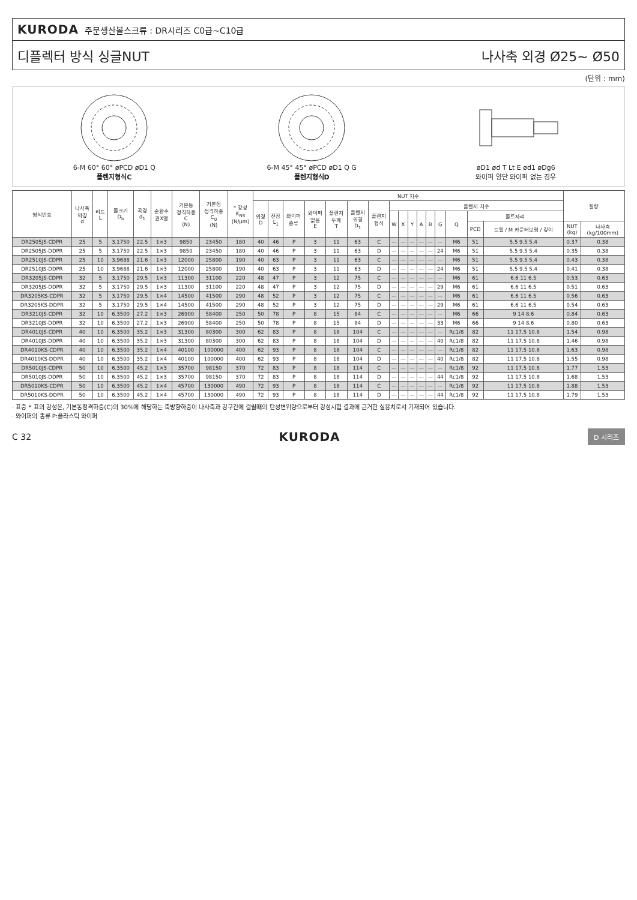KURODA 주문생산볼스크류 : DR시리즈 C0급~C10급
디플렉터 방식 싱글NUT 나사축 외경 Ø25~ Ø50
(단위 : mm)
6-M 60° 60° øPCD øD1 Q
플렌지형식C
6-M 45° 45° øPCD øD1 Q G
플렌지형식D
øD1 ød T Lt E ød1 øDg6
와이퍼 양단 와이퍼 없는 경우
| 형식번호 | 나사축 외경 d | 리드 L | 볼크기 D<sub>b</sub> | 곡경 d<sub>1</sub> | 순환수 권X열 | 기본동 정격하중 C (N) | 기본정 정격하중 C<sub>0</sub> (N) | * 강성 K<sub>NS</sub> (N/μm) | NUT 치수 | | | | | | | | | | | | | | | | 질량 | |
| --- | --- | --- | --- | --- | --- | --- | --- | --- | --- | --- | --- | --- | --- | --- | --- | --- | --- | --- | --- | --- | --- | --- | --- | --- | --- | --- |
| | | | | | | | | | 외경 D | 전장 L<sub>1</sub> | 와이퍼 종류 | 와이퍼 없음 E | 플렌지 두께 T | 플렌지 외경 D<sub>1</sub> | 플렌지 형식 | 플렌지 치수 | | | | | | | | | | |
| | | | | | | | | | | | | | | | | W | X | Y | A | B | G | Q | 볼트자리 | | | |
| | | | | | | | | | | | | | | | | | | | | | | | PCD | 드릴 / M 카운터보링 / 깊이 | NUT (kg) | 나사축 (kg/100mm) |
| DR2505JS-CDPR | 25 | 5 | 3.1750 | 22.5 | 1×3 | 9850 | 23450 | 180 | 40 | 46 | P | 3 | 11 | 63 | C | — | — | — | — | — | — | M6 | 51 | 5.5 9.5 5.4 | 0.37 | 0.38 |
| DR2505JS-DDPR | 25 | 5 | 3.1750 | 22.5 | 1×3 | 9850 | 23450 | 180 | 40 | 46 | P | 3 | 11 | 63 | D | — | — | — | — | — | 24 | M6 | 51 | 5.5 9.5 5.4 | 0.35 | 0.38 |
| DR2510JS-CDPR | 25 | 10 | 3.9688 | 21.6 | 1×3 | 12000 | 25800 | 190 | 40 | 63 | P | 3 | 11 | 63 | C | — | — | — | — | — | — | M6 | 51 | 5.5 9.5 5.4 | 0.43 | 0.38 |
| DR2510JS-DDPR | 25 | 10 | 3.9688 | 21.6 | 1×3 | 12000 | 25800 | 190 | 40 | 63 | P | 3 | 11 | 63 | D | — | — | — | — | — | 24 | M6 | 51 | 5.5 9.5 5.4 | 0.41 | 0.38 |
| DR3205JS-CDPR | 32 | 5 | 3.1750 | 29.5 | 1×3 | 11300 | 31100 | 220 | 48 | 47 | P | 3 | 12 | 75 | C | — | — | — | — | — | — | M6 | 61 | 6.6 11 6.5 | 0.53 | 0.63 |
| DR3205JS-DDPR | 32 | 5 | 3.1750 | 29.5 | 1×3 | 11300 | 31100 | 220 | 48 | 47 | P | 3 | 12 | 75 | D | — | — | — | — | — | 29 | M6 | 61 | 6.6 11 6.5 | 0.51 | 0.63 |
| DR3205KS-CDPR | 32 | 5 | 3.1750 | 29.5 | 1×4 | 14500 | 41500 | 290 | 48 | 52 | P | 3 | 12 | 75 | C | — | — | — | — | — | — | M6 | 61 | 6.6 11 6.5 | 0.56 | 0.63 |
| DR3205KS-DDPR | 32 | 5 | 3.1750 | 29.5 | 1×4 | 14500 | 41500 | 290 | 48 | 52 | P | 3 | 12 | 75 | D | — | — | — | — | — | 29 | M6 | 61 | 6.6 11 6.5 | 0.54 | 0.63 |
| DR3210JS-CDPR | 32 | 10 | 6.3500 | 27.2 | 1×3 | 26900 | 58400 | 250 | 50 | 78 | P | 8 | 15 | 84 | C | — | — | — | — | — | — | M6 | 66 | 9 14 8.6 | 0.84 | 0.63 |
| DR3210JS-DDPR | 32 | 10 | 6.3500 | 27.2 | 1×3 | 26900 | 58400 | 250 | 50 | 78 | P | 8 | 15 | 84 | D | — | — | — | — | — | 33 | M6 | 66 | 9 14 8.6 | 0.80 | 0.63 |
| DR4010JS-CDPR | 40 | 10 | 6.3500 | 35.2 | 1×3 | 31300 | 80300 | 300 | 62 | 83 | P | 8 | 18 | 104 | C | — | — | — | — | — | — | Rc1/8 | 82 | 11 17.5 10.8 | 1.54 | 0.98 |
| DR4010JS-DDPR | 40 | 10 | 6.3500 | 35.2 | 1×3 | 31300 | 80300 | 300 | 62 | 83 | P | 8 | 18 | 104 | D | — | — | — | — | — | 40 | Rc1/8 | 82 | 11 17.5 10.8 | 1.46 | 0.98 |
| DR4010KS-CDPR | 40 | 10 | 6.3500 | 35.2 | 1×4 | 40100 | 100000 | 400 | 62 | 93 | P | 8 | 18 | 104 | C | — | — | — | — | — | — | Rc1/8 | 82 | 11 17.5 10.8 | 1.63 | 0.98 |
| DR4010KS-DDPR | 40 | 10 | 6.3500 | 35.2 | 1×4 | 40100 | 100000 | 400 | 62 | 93 | P | 8 | 18 | 104 | D | — | — | — | — | — | 40 | Rc1/8 | 82 | 11 17.5 10.8 | 1.55 | 0.98 |
| DR5010JS-CDPR | 50 | 10 | 6.3500 | 45.2 | 1×3 | 35700 | 98150 | 370 | 72 | 83 | P | 8 | 18 | 114 | C | — | — | — | — | — | — | Rc1/8 | 92 | 11 17.5 10.8 | 1.77 | 1.53 |
| DR5010JS-DDPR | 50 | 10 | 6.3500 | 45.2 | 1×3 | 35700 | 98150 | 370 | 72 | 83 | P | 8 | 18 | 114 | D | — | — | — | — | — | 44 | Rc1/8 | 92 | 11 17.5 10.8 | 1.68 | 1.53 |
| DR5010KS-CDPR | 50 | 10 | 6.3500 | 45.2 | 1×4 | 45700 | 130000 | 490 | 72 | 93 | P | 8 | 18 | 114 | C | — | — | — | — | — | — | Rc1/8 | 92 | 11 17.5 10.8 | 1.88 | 1.53 |
| DR5010KS-DDPR | 50 | 10 | 6.3500 | 45.2 | 1×4 | 45700 | 130000 | 490 | 72 | 93 | P | 8 | 18 | 114 | D | — | — | — | — | — | 44 | Rc1/8 | 92 | 11 17.5 10.8 | 1.79 | 1.53 |
· 표중 * 표의 강성은, 기본동정격하중(C)의 30%에 해당하는 축방향하중이 나사축과 강구간에 걸릴때의 탄성변위량으로부터 강성시험 결과에 근거한 실용치로서 기재되어 있습니다.
· 와이퍼의 종류 P:플라스틱 와이퍼
C 32 KURODA D 시리즈